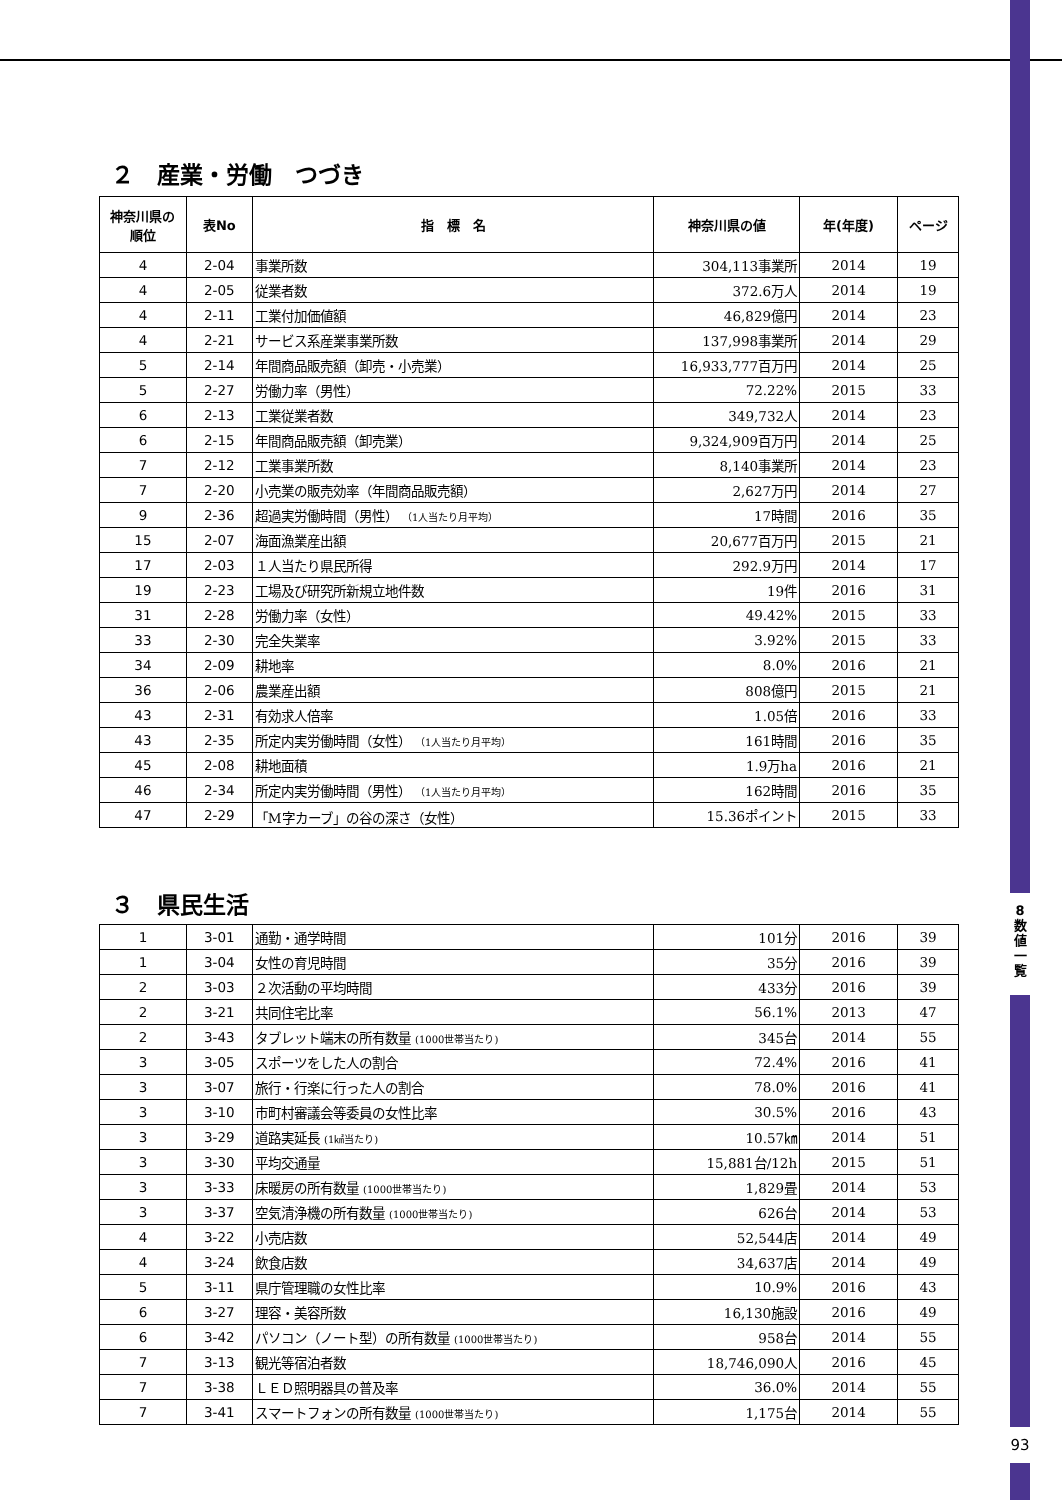8
数
値
一
覧
93
２　産業・労働　つづき
| 神奈川県の 順位 | 表No | 指 標 名 | 神奈川県の値 | 年(年度) | ページ |
| --- | --- | --- | --- | --- | --- |
| 4 | 2-04 | 事業所数 | 304,113事業所 | 2014 | 19 |
| 4 | 2-05 | 従業者数 | 372.6万人 | 2014 | 19 |
| 4 | 2-11 | 工業付加価値額 | 46,829億円 | 2014 | 23 |
| 4 | 2-21 | サービス系産業事業所数 | 137,998事業所 | 2014 | 29 |
| 5 | 2-14 | 年間商品販売額（卸売・小売業） | 16,933,777百万円 | 2014 | 25 |
| 5 | 2-27 | 労働力率（男性） | 72.22% | 2015 | 33 |
| 6 | 2-13 | 工業従業者数 | 349,732人 | 2014 | 23 |
| 6 | 2-15 | 年間商品販売額（卸売業） | 9,324,909百万円 | 2014 | 25 |
| 7 | 2-12 | 工業事業所数 | 8,140事業所 | 2014 | 23 |
| 7 | 2-20 | 小売業の販売効率（年間商品販売額） | 2,627万円 | 2014 | 27 |
| 9 | 2-36 | 超過実労働時間（男性） （1人当たり月平均） | 17時間 | 2016 | 35 |
| 15 | 2-07 | 海面漁業産出額 | 20,677百万円 | 2015 | 21 |
| 17 | 2-03 | １人当たり県民所得 | 292.9万円 | 2014 | 17 |
| 19 | 2-23 | 工場及び研究所新規立地件数 | 19件 | 2016 | 31 |
| 31 | 2-28 | 労働力率（女性） | 49.42% | 2015 | 33 |
| 33 | 2-30 | 完全失業率 | 3.92% | 2015 | 33 |
| 34 | 2-09 | 耕地率 | 8.0% | 2016 | 21 |
| 36 | 2-06 | 農業産出額 | 808億円 | 2015 | 21 |
| 43 | 2-31 | 有効求人倍率 | 1.05倍 | 2016 | 33 |
| 43 | 2-35 | 所定内実労働時間（女性） （1人当たり月平均） | 161時間 | 2016 | 35 |
| 45 | 2-08 | 耕地面積 | 1.9万ha | 2016 | 21 |
| 46 | 2-34 | 所定内実労働時間（男性） （1人当たり月平均） | 162時間 | 2016 | 35 |
| 47 | 2-29 | 「M字カーブ」の谷の深さ（女性） | 15.36ポイント | 2015 | 33 |
３　県民生活
| 1 | 3-01 | 通勤・通学時間 | 101分 | 2016 | 39 |
| 1 | 3-04 | 女性の育児時間 | 35分 | 2016 | 39 |
| 2 | 3-03 | ２次活動の平均時間 | 433分 | 2016 | 39 |
| 2 | 3-21 | 共同住宅比率 | 56.1% | 2013 | 47 |
| 2 | 3-43 | タブレット端末の所有数量 (1000世帯当たり) | 345台 | 2014 | 55 |
| 3 | 3-05 | スポーツをした人の割合 | 72.4% | 2016 | 41 |
| 3 | 3-07 | 旅行・行楽に行った人の割合 | 78.0% | 2016 | 41 |
| 3 | 3-10 | 市町村審議会等委員の女性比率 | 30.5% | 2016 | 43 |
| 3 | 3-29 | 道路実延長 (1㎢当たり) | 10.57㎞ | 2014 | 51 |
| 3 | 3-30 | 平均交通量 | 15,881台/12h | 2015 | 51 |
| 3 | 3-33 | 床暖房の所有数量 (1000世帯当たり) | 1,829畳 | 2014 | 53 |
| 3 | 3-37 | 空気清浄機の所有数量 (1000世帯当たり) | 626台 | 2014 | 53 |
| 4 | 3-22 | 小売店数 | 52,544店 | 2014 | 49 |
| 4 | 3-24 | 飲食店数 | 34,637店 | 2014 | 49 |
| 5 | 3-11 | 県庁管理職の女性比率 | 10.9% | 2016 | 43 |
| 6 | 3-27 | 理容・美容所数 | 16,130施設 | 2016 | 49 |
| 6 | 3-42 | パソコン（ノート型）の所有数量 (1000世帯当たり) | 958台 | 2014 | 55 |
| 7 | 3-13 | 観光等宿泊者数 | 18,746,090人 | 2016 | 45 |
| 7 | 3-38 | ＬＥＤ照明器具の普及率 | 36.0% | 2014 | 55 |
| 7 | 3-41 | スマートフォンの所有数量 (1000世帯当たり) | 1,175台 | 2014 | 55 |